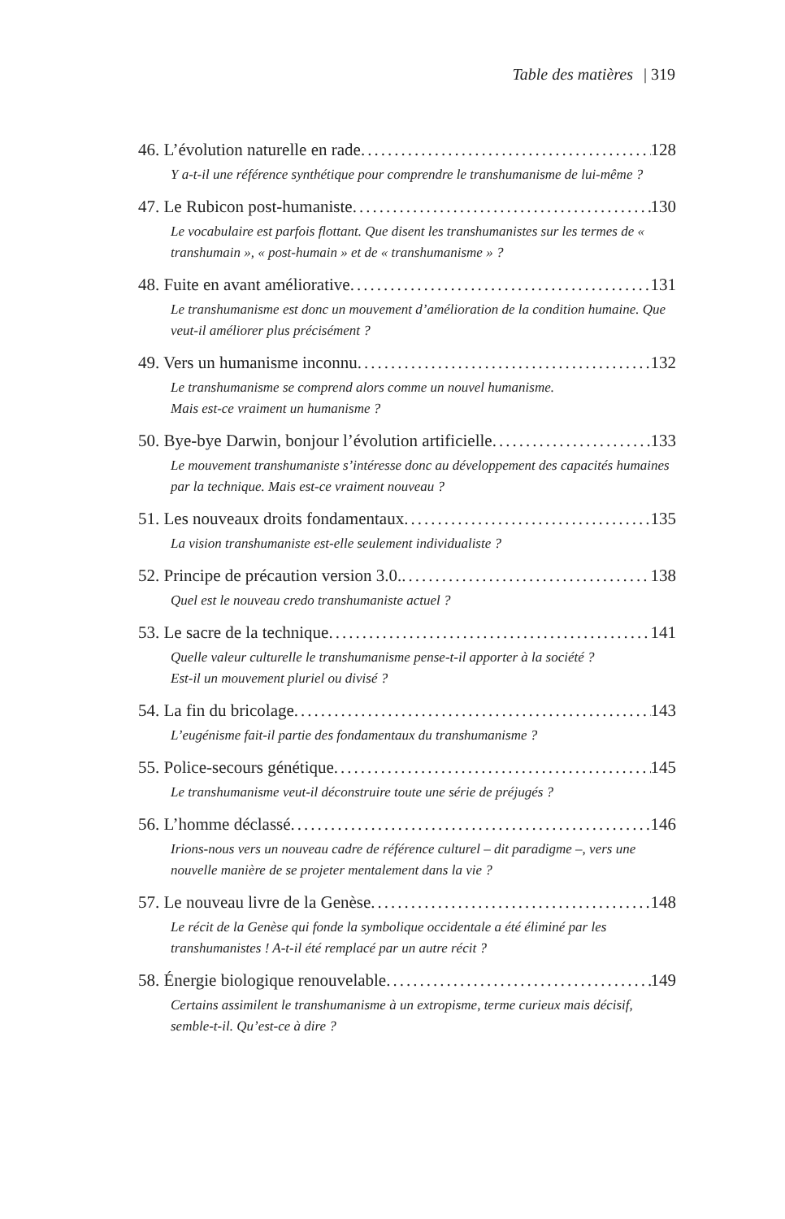Table des matières | 319
46. L’évolution naturelle en rade 128
Y a-t-il une référence synthétique pour comprendre le transhumanisme de lui-même ?
47. Le Rubicon post-humaniste 130
Le vocabulaire est parfois flottant. Que disent les transhumanistes sur les termes de « transhumain », « post-humain » et de « transhumanisme » ?
48. Fuite en avant améliorative 131
Le transhumanisme est donc un mouvement d’amélioration de la condition humaine. Que veut-il améliorer plus précisément ?
49. Vers un humanisme inconnu 132
Le transhumanisme se comprend alors comme un nouvel humanisme.
Mais est-ce vraiment un humanisme ?
50. Bye-bye Darwin, bonjour l’évolution artificielle 133
Le mouvement transhumaniste s’intéresse donc au développement des capacités humaines par la technique. Mais est-ce vraiment nouveau ?
51. Les nouveaux droits fondamentaux 135
La vision transhumaniste est-elle seulement individualiste ?
52. Principe de précaution version 3.0. 138
Quel est le nouveau credo transhumaniste actuel ?
53. Le sacre de la technique 141
Quelle valeur culturelle le transhumanisme pense-t-il apporter à la société ?
Est-il un mouvement pluriel ou divisé ?
54. La fin du bricolage 143
L’eugénisme fait-il partie des fondamentaux du transhumanisme ?
55. Police-secours génétique 145
Le transhumanisme veut-il déconstruire toute une série de préjugés ?
56. L’homme déclassé 146
Irions-nous vers un nouveau cadre de référence culturel – dit paradigme –, vers une nouvelle manière de se projeter mentalement dans la vie ?
57. Le nouveau livre de la Genèse 148
Le récit de la Genèse qui fonde la symbolique occidentale a été éliminé par les transhumanistes ! A-t-il été remplacé par un autre récit ?
58. Énergie biologique renouvelable 149
Certains assimilent le transhumanisme à un extropisme, terme curieux mais décisif, semble-t-il. Qu’est-ce à dire ?